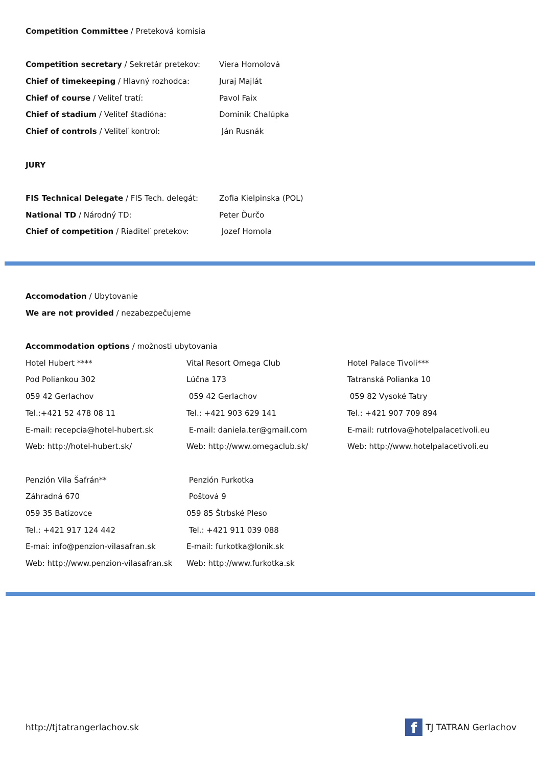Competition Committee / Preteková komisia
Competition secretary / Sekretár pretekov: Viera Homolová
Chief of timekeeping / Hlavný rozhodca: Juraj Majlát
Chief of course / Veliteľ tratí: Pavol Faix
Chief of stadium / Veliteľ štadióna: Dominik Chalúpka
Chief of controls / Veliteľ kontrol: Ján Rusnák
JURY
FIS Technical Delegate / FIS Tech. delegát:
Zofia Kielpinska (POL)
National TD / Národný TD: Peter Ďurčo
Chief of competition / Riaditeľ pretekov: Jozef Homola
Accomodation / Ubytovanie
We are not provided / nezabezpečujeme
Accommodation options / možnosti ubytovania
Hotel Hubert ****
Pod Poliankou 302
059 42 Gerlachov
Tel.:+421 52 478 08 11
E-mail: recepcia@hotel-hubert.sk
Web: http://hotel-hubert.sk/
Vital Resort Omega Club
Lúčna 173
059 42 Gerlachov
Tel.: +421 903 629 141
E-mail: daniela.ter@gmail.com
Web: http://www.omegaclub.sk/
Hotel Palace Tivoli***
Tatranská Polianka 10
059 82 Vysoké Tatry
Tel.: +421 907 709 894
E-mail: rutrlova@hotelpalacetivoli.eu
Web: http://www.hotelpalacetivoli.eu
Penzión Vila Šafrán**
Záhradná 670
059 35 Batizovce
Tel.: +421 917 124 442
E-mai: info@penzion-vilasafran.sk
Web: http://www.penzion-vilasafran.sk
Penzión Furkotka
Poštová 9
059 85 Štrbské Pleso
Tel.: +421 911 039 088
E-mail: furkotka@lonik.sk
Web: http://www.furkotka.sk
http://tjtatrangerlachov.sk
f TJ TATRAN Gerlachov